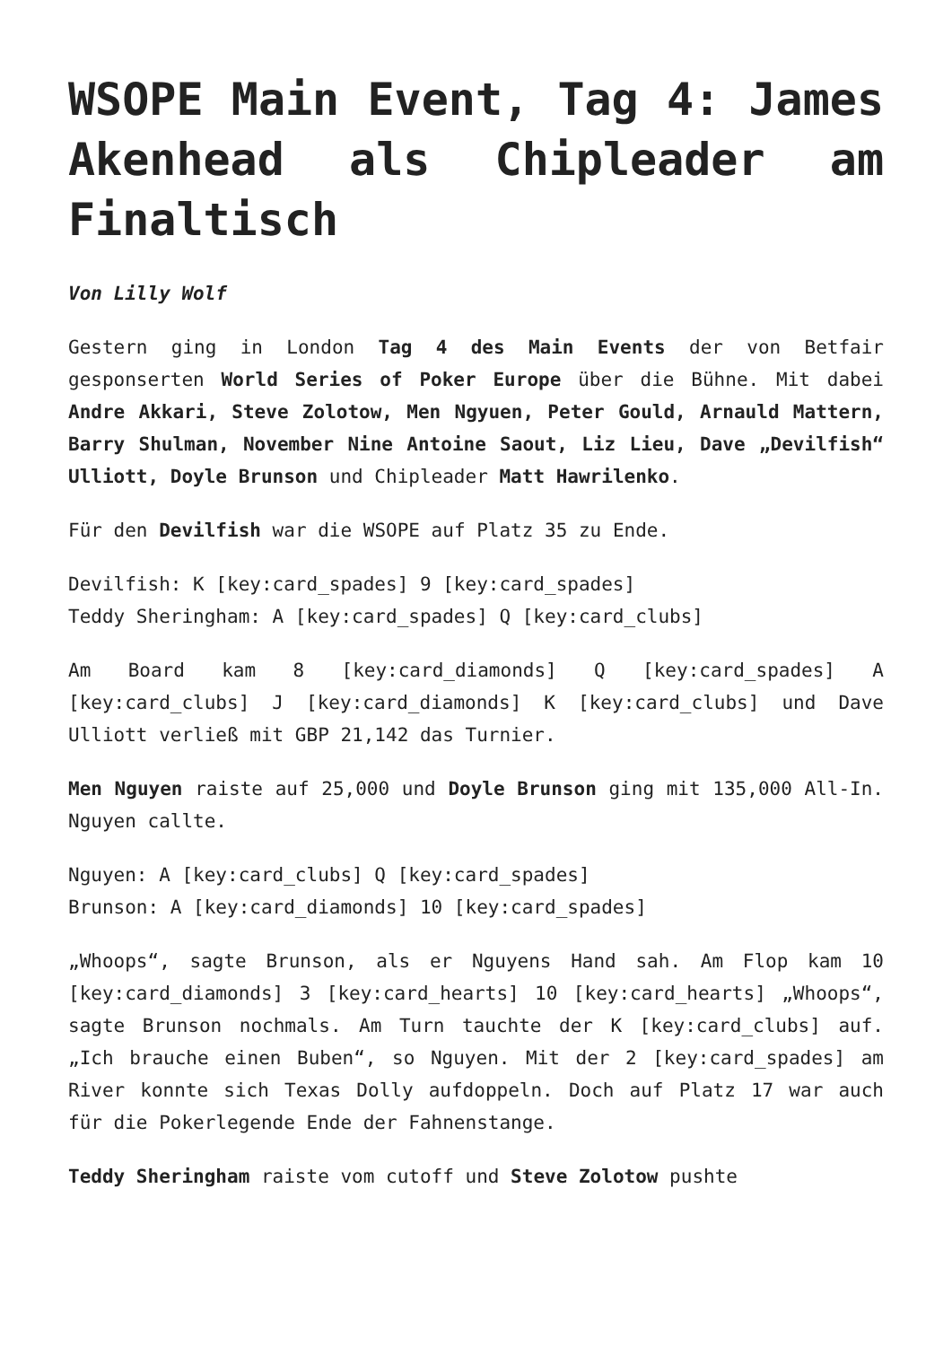WSOPE Main Event, Tag 4: James Akenhead als Chipleader am Finaltisch
Von Lilly Wolf
Gestern ging in London Tag 4 des Main Events der von Betfair gesponserten World Series of Poker Europe über die Bühne. Mit dabei Andre Akkari, Steve Zolotow, Men Ngyuen, Peter Gould, Arnauld Mattern, Barry Shulman, November Nine Antoine Saout, Liz Lieu, Dave „Devilfish“ Ulliott, Doyle Brunson und Chipleader Matt Hawrilenko.
Für den Devilfish war die WSOPE auf Platz 35 zu Ende.
Devilfish: K [key:card_spades] 9 [key:card_spades]
Teddy Sheringham: A [key:card_spades] Q [key:card_clubs]
Am Board kam 8 [key:card_diamonds] Q [key:card_spades] A [key:card_clubs] J [key:card_diamonds] K [key:card_clubs] und Dave Ulliott verließ mit GBP 21,142 das Turnier.
Men Nguyen raiste auf 25,000 und Doyle Brunson ging mit 135,000 All-In. Nguyen callte.
Nguyen: A [key:card_clubs] Q [key:card_spades]
Brunson: A [key:card_diamonds] 10 [key:card_spades]
„Whoops“, sagte Brunson, als er Nguyens Hand sah. Am Flop kam 10 [key:card_diamonds] 3 [key:card_hearts] 10 [key:card_hearts] „Whoops“, sagte Brunson nochmals. Am Turn tauchte der K [key:card_clubs] auf. „Ich brauche einen Buben“, so Nguyen. Mit der 2 [key:card_spades] am River konnte sich Texas Dolly aufdoppeln. Doch auf Platz 17 war auch für die Pokerlegende Ende der Fahnenstange.
Teddy Sheringham raiste vom cutoff und Steve Zolotow pushte